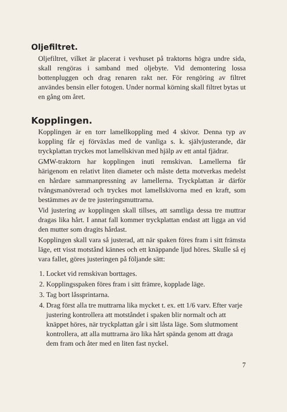Oljefiltret.
Oljefiltret, vilket är placerat i vevhuset på traktorns högra undre sida, skall rengöras i samband med oljebyte. Vid demontering lossa bottenpluggen och drag renaren rakt ner. För rengöring av filtret användes bensin eller fotogen. Under normal körning skall filtret bytas ut en gång om året.
Kopplingen.
Kopplingen är en torr lamellkoppling med 4 skivor. Denna typ av koppling får ej förväxlas med de vanliga s. k. självjusterande, där tryckplattan tryckes mot lamellskivan med hjälp av ett antal fjädrar.
GMW-traktorn har kopplingen inuti remskivan. Lamellerna får härigenom en relativt liten diameter och måste detta motverkas medelst en hårdare sammanpressning av lamellerna. Tryckplattan är därför tvångsmanövrerad och tryckes mot lamellskivorna med en kraft, som bestämmes av de tre justeringsmuttrarna.
Vid justering av kopplingen skall tillses, att samtliga dessa tre muttrar dragas lika hårt. I annat fall kommer tryckplattan endast att ligga an vid den mutter som dragits hårdast.
Kopplingen skall vara så justerad, att när spaken föres fram i sitt främsta läge, ett visst motstånd kännes och ett knäppande ljud höres. Skulle så ej vara fallet, göres justeringen på följande sätt:
1. Locket vid remskivan borttages.
2. Kopplingsspaken föres fram i sitt främre, kopplade läge.
3. Tag bort låssprintarna.
4. Drag först alla tre muttrarna lika mycket t. ex. ett 1/6 varv. Efter varje justering kontrollera att motståndet i spaken blir normalt och att knäppet höres, när tryckplattan går i sitt låsta läge. Som slutmoment kontrollera, att alla muttrarna äro lika hårt spända genom att draga dem fram och åter med en liten fast nyckel.
7